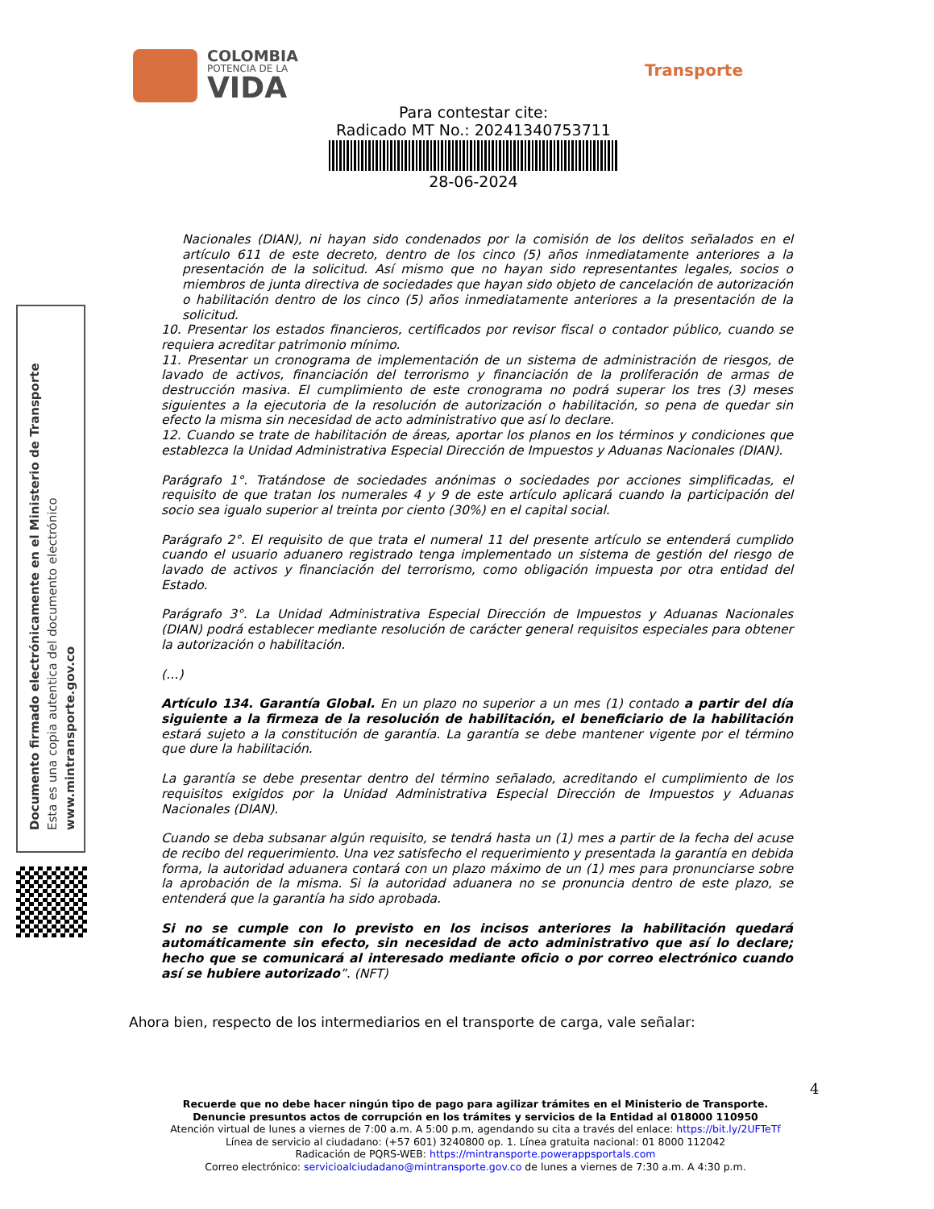COLOMBIA
POTENCIA DE LA
VIDA
Transporte
Para contestar cite:
Radicado MT No.: 20241340753711
28-06-2024
Documento firmado electrónicamente en el Ministerio de Transporte
Esta es una copia autentica del documento electrónico
www.mintransporte.gov.co
Nacionales (DIAN), ni hayan sido condenados por la comisión de los delitos señalados en el artículo 611 de este decreto, dentro de los cinco (5) años inmediatamente anteriores a la presentación de la solicitud. Así mismo que no hayan sido representantes legales, socios o miembros de junta directiva de sociedades que hayan sido objeto de cancelación de autorización o habilitación dentro de los cinco (5) años inmediatamente anteriores a la presentación de la solicitud.
10. Presentar los estados financieros, certificados por revisor fiscal o contador público, cuando se requiera acreditar patrimonio mínimo.
11. Presentar un cronograma de implementación de un sistema de administración de riesgos, de lavado de activos, financiación del terrorismo y financiación de la proliferación de armas de destrucción masiva. El cumplimiento de este cronograma no podrá superar los tres (3) meses siguientes a la ejecutoria de la resolución de autorización o habilitación, so pena de quedar sin efecto la misma sin necesidad de acto administrativo que así lo declare.
12. Cuando se trate de habilitación de áreas, aportar los planos en los términos y condiciones que establezca la Unidad Administrativa Especial Dirección de Impuestos y Aduanas Nacionales (DIAN).
Parágrafo 1°. Tratándose de sociedades anónimas o sociedades por acciones simplificadas, el requisito de que tratan los numerales 4 y 9 de este artículo aplicará cuando la participación del socio sea igualo superior al treinta por ciento (30%) en el capital social.
Parágrafo 2°. El requisito de que trata el numeral 11 del presente artículo se entenderá cumplido cuando el usuario aduanero registrado tenga implementado un sistema de gestión del riesgo de lavado de activos y financiación del terrorismo, como obligación impuesta por otra entidad del Estado.
Parágrafo 3°. La Unidad Administrativa Especial Dirección de Impuestos y Aduanas Nacionales (DIAN) podrá establecer mediante resolución de carácter general requisitos especiales para obtener la autorización o habilitación.
(…)
Artículo 134. Garantía Global. En un plazo no superior a un mes (1) contado a partir del día siguiente a la firmeza de la resolución de habilitación, el beneficiario de la habilitación estará sujeto a la constitución de garantía. La garantía se debe mantener vigente por el término que dure la habilitación.
La garantía se debe presentar dentro del término señalado, acreditando el cumplimiento de los requisitos exigidos por la Unidad Administrativa Especial Dirección de Impuestos y Aduanas Nacionales (DIAN).
Cuando se deba subsanar algún requisito, se tendrá hasta un (1) mes a partir de la fecha del acuse de recibo del requerimiento. Una vez satisfecho el requerimiento y presentada la garantía en debida forma, la autoridad aduanera contará con un plazo máximo de un (1) mes para pronunciarse sobre la aprobación de la misma. Si la autoridad aduanera no se pronuncia dentro de este plazo, se entenderá que la garantía ha sido aprobada.
Si no se cumple con lo previsto en los incisos anteriores la habilitación quedará automáticamente sin efecto, sin necesidad de acto administrativo que así lo declare; hecho que se comunicará al interesado mediante oficio o por correo electrónico cuando así se hubiere autorizado”. (NFT)
Ahora bien, respecto de los intermediarios en el transporte de carga, vale señalar:
4
Recuerde que no debe hacer ningún tipo de pago para agilizar trámites en el Ministerio de Transporte.
Denuncie presuntos actos de corrupción en los trámites y servicios de la Entidad al 018000 110950
Atención virtual de lunes a viernes de 7:00 a.m. A 5:00 p.m, agendando su cita a través del enlace: https://bit.ly/2UFTeTf
Línea de servicio al ciudadano: (+57 601) 3240800 op. 1. Línea gratuita nacional: 01 8000 112042
Radicación de PQRS-WEB: https://mintransporte.powerappsportals.com
Correo electrónico: servicioalciudadano@mintransporte.gov.co de lunes a viernes de 7:30 a.m. A 4:30 p.m.